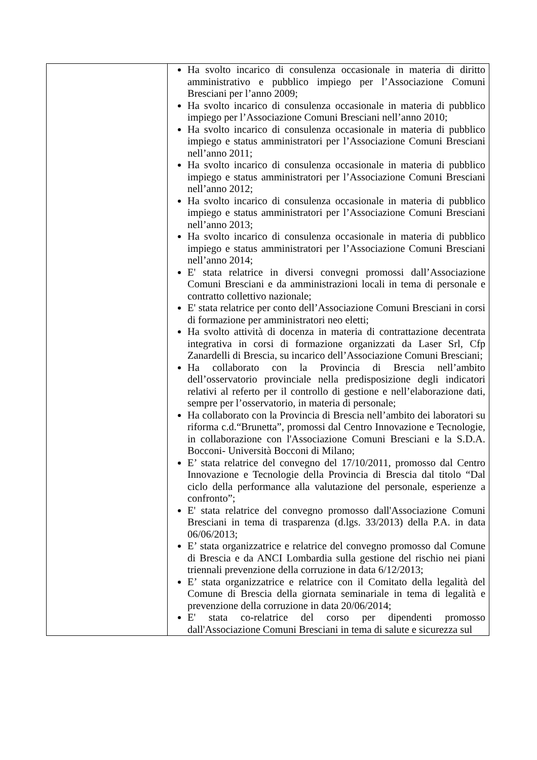| | Ha svolto incarico di consulenza occasionale in materia di diritto amministrativo e pubblico impiego per l’Associazione Comuni Bresciani per l’anno 2009; Ha svolto incarico di consulenza occasionale in materia di pubblico impiego per l’Associazione Comuni Bresciani nell’anno 2010; Ha svolto incarico di consulenza occasionale in materia di pubblico impiego e status amministratori per l’Associazione Comuni Bresciani nell’anno 2011; Ha svolto incarico di consulenza occasionale in materia di pubblico impiego e status amministratori per l’Associazione Comuni Bresciani nell’anno 2012; Ha svolto incarico di consulenza occasionale in materia di pubblico impiego e status amministratori per l’Associazione Comuni Bresciani nell’anno 2013; Ha svolto incarico di consulenza occasionale in materia di pubblico impiego e status amministratori per l’Associazione Comuni Bresciani nell’anno 2014; E' stata relatrice in diversi convegni promossi dall’Associazione Comuni Bresciani e da amministrazioni locali in tema di personale e contratto collettivo nazionale; E' stata relatrice per conto dell’Associazione Comuni Bresciani in corsi di formazione per amministratori neo eletti; Ha svolto attività di docenza in materia di contrattazione decentrata integrativa in corsi di formazione organizzati da Laser Srl, Cfp Zanardelli di Brescia, su incarico dell’Associazione Comuni Bresciani; Ha collaborato con la Provincia di Brescia nell’ambito dell’osservatorio provinciale nella predisposizione degli indicatori relativi al referto per il controllo di gestione e nell’elaborazione dati, sempre per l’osservatorio, in materia di personale; Ha collaborato con la Provincia di Brescia nell’ambito dei laboratori su riforma c.d.“Brunetta”, promossi dal Centro Innovazione e Tecnologie, in collaborazione con l'Associazione Comuni Bresciani e la S.D.A. Bocconi- Università Bocconi di Milano; E’ stata relatrice del convegno del 17/10/2011, promosso dal Centro Innovazione e Tecnologie della Provincia di Brescia dal titolo “Dal ciclo della performance alla valutazione del personale, esperienze a confronto”; E' stata relatrice del convegno promosso dall'Associazione Comuni Bresciani in tema di trasparenza (d.lgs. 33/2013) della P.A. in data 06/06/2013; E’ stata organizzatrice e relatrice del convegno promosso dal Comune di Brescia e da ANCI Lombardia sulla gestione del rischio nei piani triennali prevenzione della corruzione in data 6/12/2013; E’ stata organizzatrice e relatrice con il Comitato della legalità del Comune di Brescia della giornata seminariale in tema di legalità e prevenzione della corruzione in data 20/06/2014; E' stata co-relatrice del corso per dipendenti promosso dall'Associazione Comuni Bresciani in tema di salute e sicurezza sul |